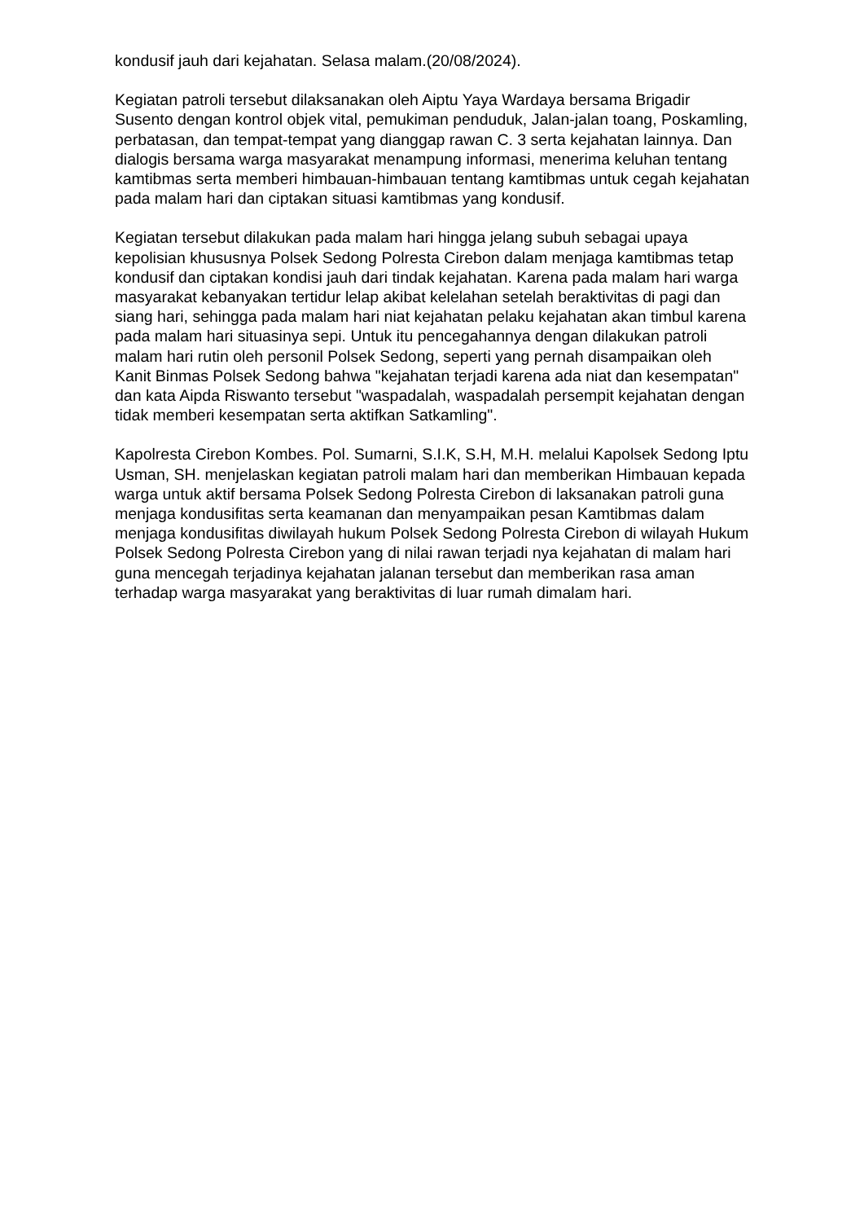kondusif jauh dari kejahatan. Selasa malam.(20/08/2024).
Kegiatan patroli tersebut dilaksanakan oleh Aiptu Yaya Wardaya bersama Brigadir Susento dengan kontrol objek vital, pemukiman penduduk, Jalan-jalan toang, Poskamling, perbatasan, dan tempat-tempat yang dianggap rawan C. 3 serta kejahatan lainnya. Dan dialogis bersama warga masyarakat menampung informasi, menerima keluhan tentang kamtibmas serta memberi himbauan-himbauan tentang kamtibmas untuk cegah kejahatan pada malam hari dan ciptakan situasi kamtibmas yang kondusif.
Kegiatan tersebut dilakukan pada malam hari hingga jelang subuh sebagai upaya kepolisian khususnya Polsek Sedong Polresta Cirebon dalam menjaga kamtibmas tetap kondusif dan ciptakan kondisi jauh dari tindak kejahatan. Karena pada malam hari warga masyarakat kebanyakan tertidur lelap akibat kelelahan setelah beraktivitas di pagi dan siang hari, sehingga pada malam hari niat kejahatan pelaku kejahatan akan timbul karena pada malam hari situasinya sepi. Untuk itu pencegahannya dengan dilakukan patroli malam hari rutin oleh personil Polsek Sedong, seperti yang pernah disampaikan oleh Kanit Binmas Polsek Sedong bahwa "kejahatan terjadi karena ada niat dan kesempatan" dan kata Aipda Riswanto tersebut "waspadalah, waspadalah persempit kejahatan dengan tidak memberi kesempatan serta aktifkan Satkamling".
Kapolresta Cirebon Kombes. Pol. Sumarni, S.I.K, S.H, M.H. melalui Kapolsek Sedong Iptu Usman, SH. menjelaskan kegiatan patroli malam hari dan memberikan Himbauan kepada warga untuk aktif bersama Polsek Sedong Polresta Cirebon di laksanakan patroli guna menjaga kondusifitas serta keamanan dan menyampaikan pesan Kamtibmas dalam menjaga kondusifitas diwilayah hukum Polsek Sedong Polresta Cirebon di wilayah Hukum Polsek Sedong Polresta Cirebon yang di nilai rawan terjadi nya kejahatan di malam hari guna mencegah terjadinya kejahatan jalanan tersebut dan memberikan rasa aman terhadap warga masyarakat yang beraktivitas di luar rumah dimalam hari.